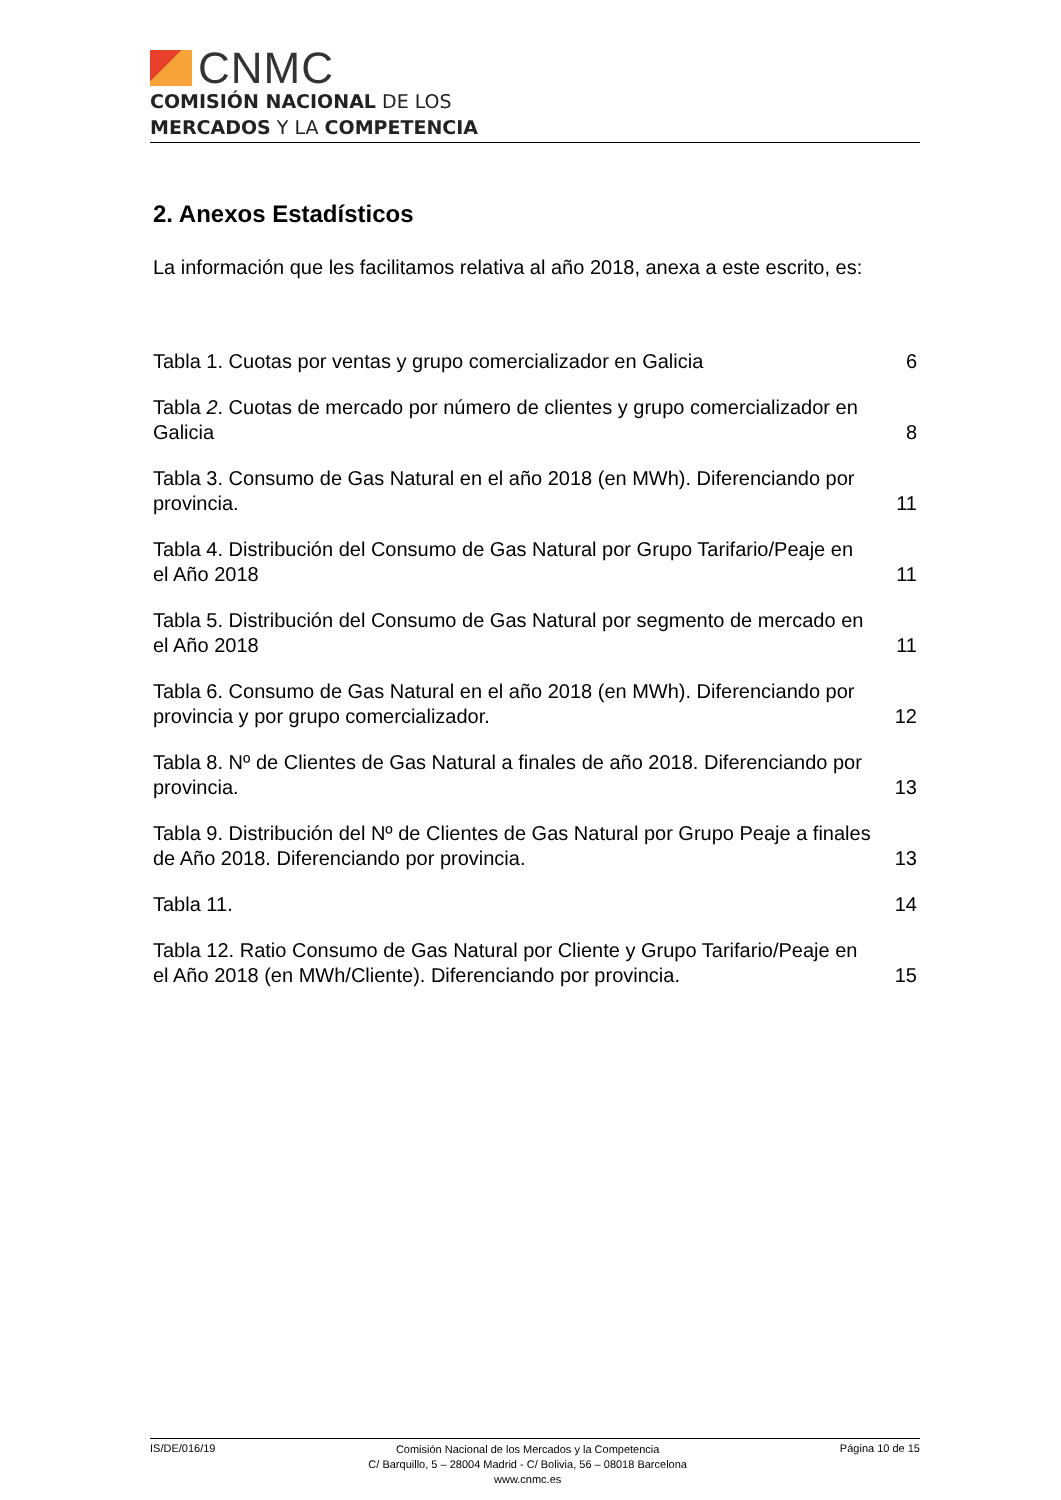CNMC
COMISIÓN NACIONAL DE LOS
MERCADOS Y LA COMPETENCIA
2. Anexos Estadísticos
La información que les facilitamos relativa al año 2018, anexa a este escrito, es:
Tabla 1. Cuotas por ventas y grupo comercializador en Galicia 6
Tabla 2. Cuotas de mercado por número de clientes y grupo comercializador en Galicia 8
Tabla 3. Consumo de Gas Natural en el año 2018 (en MWh). Diferenciando por provincia. 11
Tabla 4. Distribución del Consumo de Gas Natural por Grupo Tarifario/Peaje en el Año 2018 11
Tabla 5. Distribución del Consumo de Gas Natural por segmento de mercado en el Año 2018 11
Tabla 6. Consumo de Gas Natural en el año 2018 (en MWh). Diferenciando por provincia y por grupo comercializador. 12
Tabla 8. Nº de Clientes de Gas Natural a finales de año 2018. Diferenciando por provincia. 13
Tabla 9. Distribución del Nº de Clientes de Gas Natural por Grupo Peaje a finales de Año 2018. Diferenciando por provincia. 13
Tabla 11. 14
Tabla 12. Ratio Consumo de Gas Natural por Cliente y Grupo Tarifario/Peaje en el Año 2018 (en MWh/Cliente). Diferenciando por provincia. 15
IS/DE/016/19
Comisión Nacional de los Mercados y la Competencia
C/ Barquillo, 5 – 28004 Madrid - C/ Bolivia, 56 – 08018 Barcelona
www.cnmc.es
Página 10 de 15